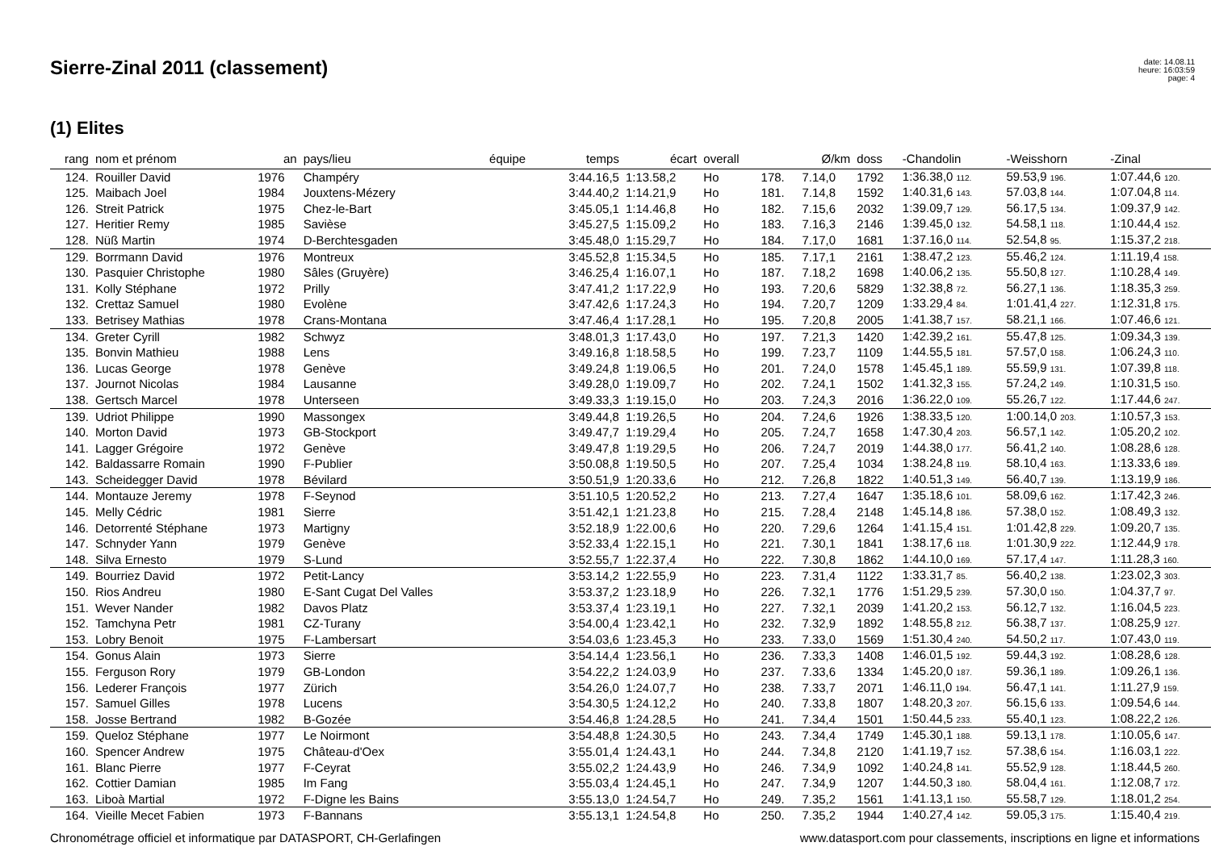Sierre-Zinal 2011 (classement)
date: 14.08.11
heure: 16:03:59
page: 4
(1) Elites
| rang | nom et prénom | an | pays/lieu | équipe | temps | écart | overall | | Ø/km | doss | -Chandolin | -Weisshorn | -Zinal |
| --- | --- | --- | --- | --- | --- | --- | --- | --- | --- | --- | --- | --- | --- |
| 124. | Rouiller David | 1976 | Champéry | | 3:44.16,5 | 1:13.58,2 | Ho | 178. | 7.14,0 | 1792 | 1:36.38,0 112. | 59.53,9 196. | 1:07.44,6 120. |
| 125. | Maibach Joel | 1984 | Jouxtens-Mézery | | 3:44.40,2 | 1:14.21,9 | Ho | 181. | 7.14,8 | 1592 | 1:40.31,6 143. | 57.03,8 144. | 1:07.04,8 114. |
| 126. | Streit Patrick | 1975 | Chez-le-Bart | | 3:45.05,1 | 1:14.46,8 | Ho | 182. | 7.15,6 | 2032 | 1:39.09,7 129. | 56.17,5 134. | 1:09.37,9 142. |
| 127. | Heritier Remy | 1985 | Savièse | | 3:45.27,5 | 1:15.09,2 | Ho | 183. | 7.16,3 | 2146 | 1:39.45,0 132. | 54.58,1 118. | 1:10.44,4 152. |
| 128. | Nüß Martin | 1974 | D-Berchtesgaden | | 3:45.48,0 | 1:15.29,7 | Ho | 184. | 7.17,0 | 1681 | 1:37.16,0 114. | 52.54,8 95. | 1:15.37,2 218. |
| 129. | Borrmann David | 1976 | Montreux | | 3:45.52,8 | 1:15.34,5 | Ho | 185. | 7.17,1 | 2161 | 1:38.47,2 123. | 55.46,2 124. | 1:11.19,4 158. |
| 130. | Pasquier Christophe | 1980 | Sâles (Gruyère) | | 3:46.25,4 | 1:16.07,1 | Ho | 187. | 7.18,2 | 1698 | 1:40.06,2 135. | 55.50,8 127. | 1:10.28,4 149. |
| 131. | Kolly Stéphane | 1972 | Prilly | | 3:47.41,2 | 1:17.22,9 | Ho | 193. | 7.20,6 | 5829 | 1:32.38,8 72. | 56.27,1 136. | 1:18.35,3 259. |
| 132. | Crettaz Samuel | 1980 | Evolène | | 3:47.42,6 | 1:17.24,3 | Ho | 194. | 7.20,7 | 1209 | 1:33.29,4 84. | 1:01.41,4 227. | 1:12.31,8 175. |
| 133. | Betrisey Mathias | 1978 | Crans-Montana | | 3:47.46,4 | 1:17.28,1 | Ho | 195. | 7.20,8 | 2005 | 1:41.38,7 157. | 58.21,1 166. | 1:07.46,6 121. |
| 134. | Greter Cyrill | 1982 | Schwyz | | 3:48.01,3 | 1:17.43,0 | Ho | 197. | 7.21,3 | 1420 | 1:42.39,2 161. | 55.47,8 125. | 1:09.34,3 139. |
| 135. | Bonvin Mathieu | 1988 | Lens | | 3:49.16,8 | 1:18.58,5 | Ho | 199. | 7.23,7 | 1109 | 1:44.55,5 181. | 57.57,0 158. | 1:06.24,3 110. |
| 136. | Lucas George | 1978 | Genève | | 3:49.24,8 | 1:19.06,5 | Ho | 201. | 7.24,0 | 1578 | 1:45.45,1 189. | 55.59,9 131. | 1:07.39,8 118. |
| 137. | Journot Nicolas | 1984 | Lausanne | | 3:49.28,0 | 1:19.09,7 | Ho | 202. | 7.24,1 | 1502 | 1:41.32,3 155. | 57.24,2 149. | 1:10.31,5 150. |
| 138. | Gertsch Marcel | 1978 | Unterseen | | 3:49.33,3 | 1:19.15,0 | Ho | 203. | 7.24,3 | 2016 | 1:36.22,0 109. | 55.26,7 122. | 1:17.44,6 247. |
| 139. | Udriot Philippe | 1990 | Massongex | | 3:49.44,8 | 1:19.26,5 | Ho | 204. | 7.24,6 | 1926 | 1:38.33,5 120. | 1:00.14,0 203. | 1:10.57,3 153. |
| 140. | Morton David | 1973 | GB-Stockport | | 3:49.47,7 | 1:19.29,4 | Ho | 205. | 7.24,7 | 1658 | 1:47.30,4 203. | 56.57,1 142. | 1:05.20,2 102. |
| 141. | Lagger Grégoire | 1972 | Genève | | 3:49.47,8 | 1:19.29,5 | Ho | 206. | 7.24,7 | 2019 | 1:44.38,0 177. | 56.41,2 140. | 1:08.28,6 128. |
| 142. | Baldassarre Romain | 1990 | F-Publier | | 3:50.08,8 | 1:19.50,5 | Ho | 207. | 7.25,4 | 1034 | 1:38.24,8 119. | 58.10,4 163. | 1:13.33,6 189. |
| 143. | Scheidegger David | 1978 | Bévilard | | 3:50.51,9 | 1:20.33,6 | Ho | 212. | 7.26,8 | 1822 | 1:40.51,3 149. | 56.40,7 139. | 1:13.19,9 186. |
| 144. | Montauze Jeremy | 1978 | F-Seynod | | 3:51.10,5 | 1:20.52,2 | Ho | 213. | 7.27,4 | 1647 | 1:35.18,6 101. | 58.09,6 162. | 1:17.42,3 246. |
| 145. | Melly Cédric | 1981 | Sierre | | 3:51.42,1 | 1:21.23,8 | Ho | 215. | 7.28,4 | 2148 | 1:45.14,8 186. | 57.38,0 152. | 1:08.49,3 132. |
| 146. | Detorrenté Stéphane | 1973 | Martigny | | 3:52.18,9 | 1:22.00,6 | Ho | 220. | 7.29,6 | 1264 | 1:41.15,4 151. | 1:01.42,8 229. | 1:09.20,7 135. |
| 147. | Schnyder Yann | 1979 | Genève | | 3:52.33,4 | 1:22.15,1 | Ho | 221. | 7.30,1 | 1841 | 1:38.17,6 118. | 1:01.30,9 222. | 1:12.44,9 178. |
| 148. | Silva Ernesto | 1979 | S-Lund | | 3:52.55,7 | 1:22.37,4 | Ho | 222. | 7.30,8 | 1862 | 1:44.10,0 169. | 57.17,4 147. | 1:11.28,3 160. |
| 149. | Bourriez David | 1972 | Petit-Lancy | | 3:53.14,2 | 1:22.55,9 | Ho | 223. | 7.31,4 | 1122 | 1:33.31,7 85. | 56.40,2 138. | 1:23.02,3 303. |
| 150. | Rios Andreu | 1980 | E-Sant Cugat Del Valles | | 3:53.37,2 | 1:23.18,9 | Ho | 226. | 7.32,1 | 1776 | 1:51.29,5 239. | 57.30,0 150. | 1:04.37,7 97. |
| 151. | Wever Nander | 1982 | Davos Platz | | 3:53.37,4 | 1:23.19,1 | Ho | 227. | 7.32,1 | 2039 | 1:41.20,2 153. | 56.12,7 132. | 1:16.04,5 223. |
| 152. | Tamchyna Petr | 1981 | CZ-Turany | | 3:54.00,4 | 1:23.42,1 | Ho | 232. | 7.32,9 | 1892 | 1:48.55,8 212. | 56.38,7 137. | 1:08.25,9 127. |
| 153. | Lobry Benoit | 1975 | F-Lambersart | | 3:54.03,6 | 1:23.45,3 | Ho | 233. | 7.33,0 | 1569 | 1:51.30,4 240. | 54.50,2 117. | 1:07.43,0 119. |
| 154. | Gonus Alain | 1973 | Sierre | | 3:54.14,4 | 1:23.56,1 | Ho | 236. | 7.33,3 | 1408 | 1:46.01,5 192. | 59.44,3 192. | 1:08.28,6 128. |
| 155. | Ferguson Rory | 1979 | GB-London | | 3:54.22,2 | 1:24.03,9 | Ho | 237. | 7.33,6 | 1334 | 1:45.20,0 187. | 59.36,1 189. | 1:09.26,1 136. |
| 156. | Lederer François | 1977 | Zürich | | 3:54.26,0 | 1:24.07,7 | Ho | 238. | 7.33,7 | 2071 | 1:46.11,0 194. | 56.47,1 141. | 1:11.27,9 159. |
| 157. | Samuel Gilles | 1978 | Lucens | | 3:54.30,5 | 1:24.12,2 | Ho | 240. | 7.33,8 | 1807 | 1:48.20,3 207. | 56.15,6 133. | 1:09.54,6 144. |
| 158. | Josse Bertrand | 1982 | B-Gozée | | 3:54.46,8 | 1:24.28,5 | Ho | 241. | 7.34,4 | 1501 | 1:50.44,5 233. | 55.40,1 123. | 1:08.22,2 126. |
| 159. | Queloz Stéphane | 1977 | Le Noirmont | | 3:54.48,8 | 1:24.30,5 | Ho | 243. | 7.34,4 | 1749 | 1:45.30,1 188. | 59.13,1 178. | 1:10.05,6 147. |
| 160. | Spencer Andrew | 1975 | Château-d'Oex | | 3:55.01,4 | 1:24.43,1 | Ho | 244. | 7.34,8 | 2120 | 1:41.19,7 152. | 57.38,6 154. | 1:16.03,1 222. |
| 161. | Blanc Pierre | 1977 | F-Ceyrat | | 3:55.02,2 | 1:24.43,9 | Ho | 246. | 7.34,9 | 1092 | 1:40.24,8 141. | 55.52,9 128. | 1:18.44,5 260. |
| 162. | Cottier Damian | 1985 | Im Fang | | 3:55.03,4 | 1:24.45,1 | Ho | 247. | 7.34,9 | 1207 | 1:44.50,3 180. | 58.04,4 161. | 1:12.08,7 172. |
| 163. | Liboà Martial | 1972 | F-Digne les Bains | | 3:55.13,0 | 1:24.54,7 | Ho | 249. | 7.35,2 | 1561 | 1:41.13,1 150. | 55.58,7 129. | 1:18.01,2 254. |
| 164. | Vieille Mecet Fabien | 1973 | F-Bannans | | 3:55.13,1 | 1:24.54,8 | Ho | 250. | 7.35,2 | 1944 | 1:40.27,4 142. | 59.05,3 175. | 1:15.40,4 219. |
Chronométrage officiel et informatique par DATASPORT, CH-Gerlafingen www.datasport.com pour classements, inscriptions en ligne et informations